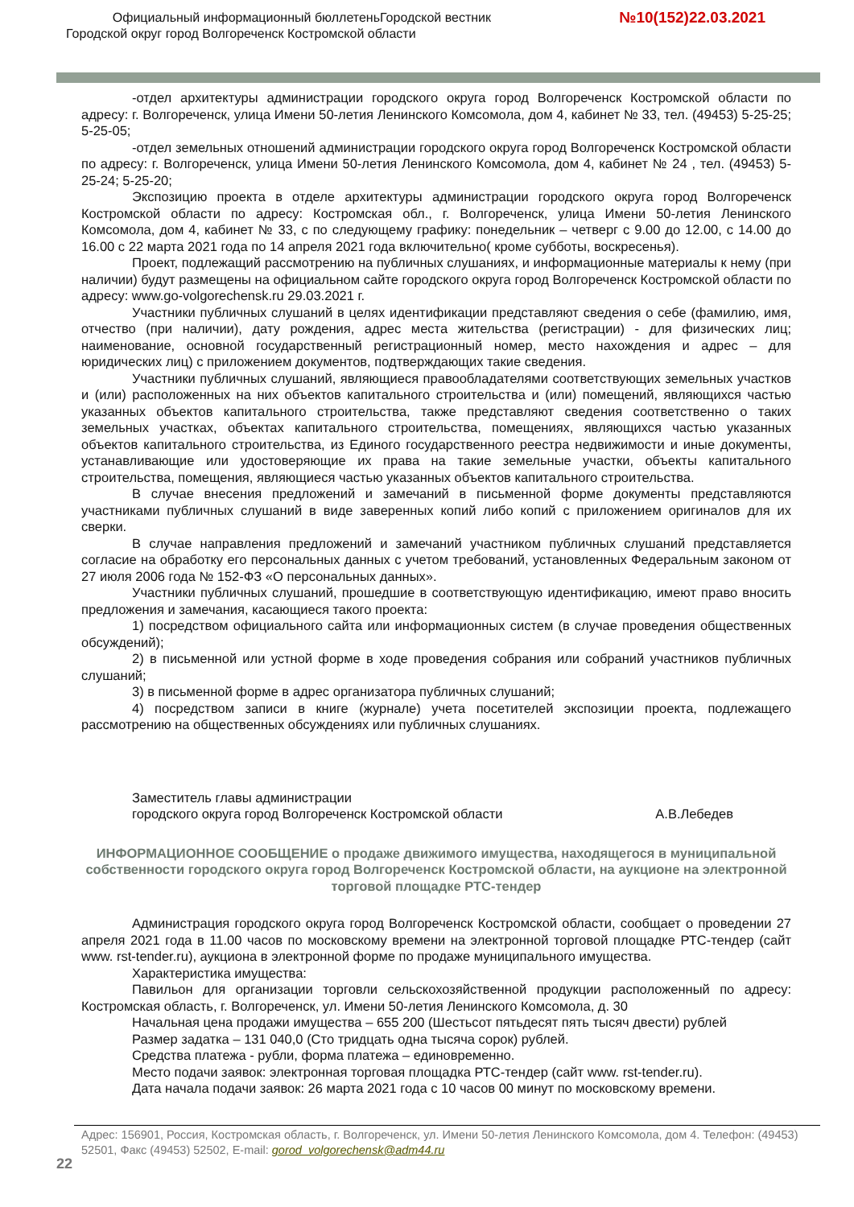Официальный информационный бюллетеньГородской вестник
Городской округ город Волгореченск Костромской области
№10(152)22.03.2021
-отдел архитектуры администрации городского округа город Волгореченск Костромской области по адресу: г. Волгореченск, улица Имени 50-летия Ленинского Комсомола, дом 4, кабинет № 33, тел. (49453) 5-25-25; 5-25-05;
-отдел земельных отношений администрации городского округа город Волгореченск Костромской области по адресу: г. Волгореченск, улица Имени 50-летия Ленинского Комсомола, дом 4, кабинет № 24 , тел. (49453) 5-25-24; 5-25-20;
Экспозицию проекта в отделе архитектуры администрации городского округа город Волгореченск Костромской области по адресу: Костромская обл., г. Волгореченск, улица Имени 50-летия Ленинского Комсомола, дом 4, кабинет № 33, с по следующему графику: понедельник – четверг с 9.00 до 12.00, с 14.00 до 16.00 с 22 марта 2021 года по 14 апреля 2021 года включительно( кроме субботы, воскресенья).
Проект, подлежащий рассмотрению на публичных слушаниях, и информационные материалы к нему (при наличии) будут размещены на официальном сайте городского округа город Волгореченск Костромской области по адресу: www.go-volgorechensk.ru 29.03.2021 г.
Участники публичных слушаний в целях идентификации представляют сведения о себе (фамилию, имя, отчество (при наличии), дату рождения, адрес места жительства (регистрации) - для физических лиц; наименование, основной государственный регистрационный номер, место нахождения и адрес – для юридических лиц) с приложением документов, подтверждающих такие сведения.
Участники публичных слушаний, являющиеся правообладателями соответствующих земельных участков и (или) расположенных на них объектов капитального строительства и (или) помещений, являющихся частью указанных объектов капитального строительства, также представляют сведения соответственно о таких земельных участках, объектах капитального строительства, помещениях, являющихся частью указанных объектов капитального строительства, из Единого государственного реестра недвижимости и иные документы, устанавливающие или удостоверяющие их права на такие земельные участки, объекты капитального строительства, помещения, являющиеся частью указанных объектов капитального строительства.
В случае внесения предложений и замечаний в письменной форме документы представляются участниками публичных слушаний в виде заверенных копий либо копий с приложением оригиналов для их сверки.
В случае направления предложений и замечаний участником публичных слушаний представляется согласие на обработку его персональных данных с учетом требований, установленных Федеральным законом от 27 июля 2006 года № 152-ФЗ «О персональных данных».
Участники публичных слушаний, прошедшие в соответствующую идентификацию, имеют право вносить предложения и замечания, касающиеся такого проекта:
1) посредством официального сайта или информационных систем (в случае проведения общественных обсуждений);
2) в письменной или устной форме в ходе проведения собрания или собраний участников публичных слушаний;
3) в письменной форме в адрес организатора публичных слушаний;
4) посредством записи в книге (журнале) учета посетителей экспозиции проекта, подлежащего рассмотрению на общественных обсуждениях или публичных слушаниях.
Заместитель главы администрации
городского округа город Волгореченск Костромской области А.В.Лебедев
ИНФОРМАЦИОННОЕ СООБЩЕНИЕ о продаже движимого имущества, находящегося в муниципальной собственности городского округа город Волгореченск Костромской области, на аукционе на электронной торговой площадке РТС-тендер
Администрация городского округа город Волгореченск Костромской области, сообщает о проведении 27 апреля 2021 года в 11.00 часов по московскому времени на электронной торговой площадке РТС-тендер (сайт www. rst-tender.ru), аукциона в электронной форме по продаже муниципального имущества.
Характеристика имущества:
Павильон для организации торговли сельскохозяйственной продукции расположенный по адресу: Костромская область, г. Волгореченск, ул. Имени 50-летия Ленинского Комсомола, д. 30
Начальная цена продажи имущества – 655 200 (Шестьсот пятьдесят пять тысяч двести) рублей
Размер задатка – 131 040,0 (Сто тридцать одна тысяча сорок) рублей.
Средства платежа - рубли, форма платежа – единовременно.
Место подачи заявок: электронная торговая площадка РТС-тендер (сайт www. rst-tender.ru).
Дата начала подачи заявок: 26 марта 2021 года с 10 часов 00 минут по московскому времени.
Адрес: 156901, Россия, Костромская область, г. Волгореченск, ул. Имени 50-летия Ленинского Комсомола, дом 4. Телефон: (49453) 52501, Факс (49453) 52502, E-mail: gorod_volgorechensk@adm44.ru
22